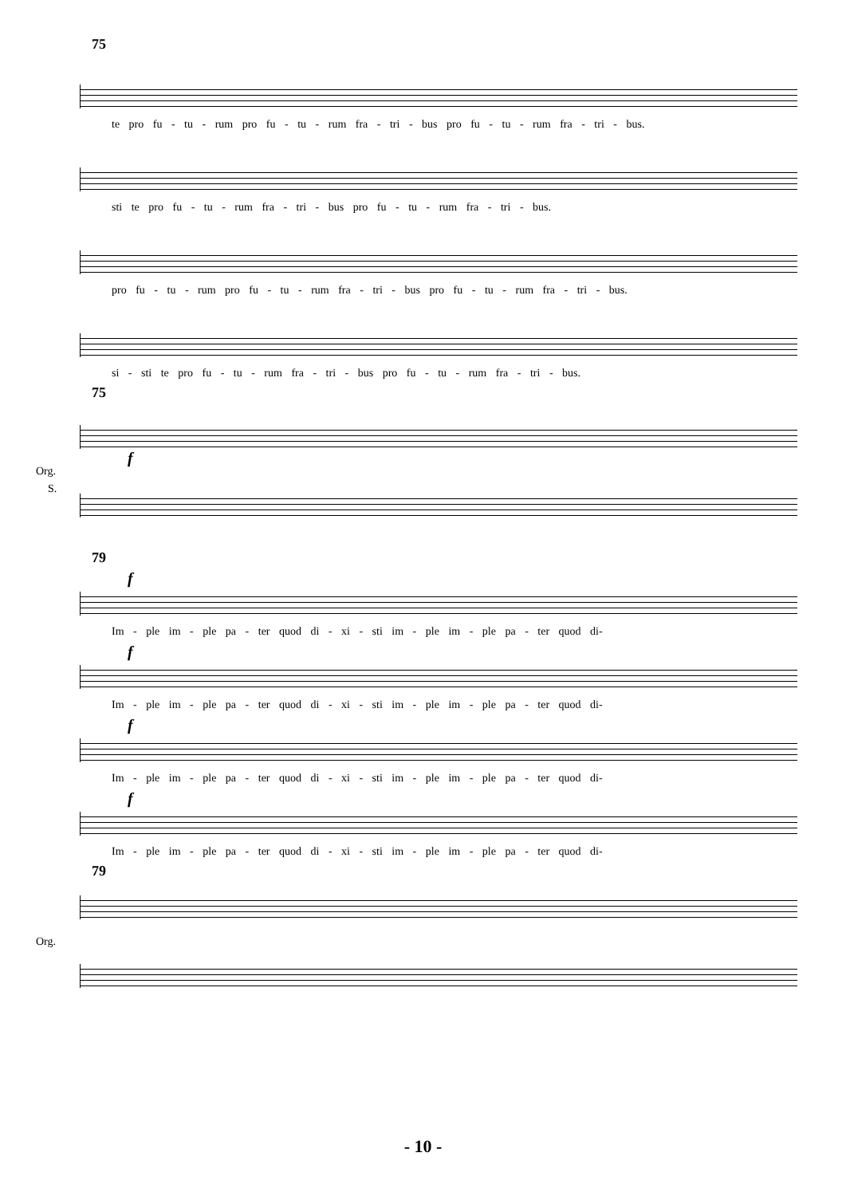75
te pro fu - tu - rum pro fu - tu - rum fra - tri - bus pro fu - tu - rum fra - tri - bus.
sti te pro fu - tu - rum fra - tri - bus pro fu - tu - rum fra - tri - bus.
pro fu - tu - rum pro fu - tu - rum fra - tri - bus pro fu - tu - rum fra - tri - bus.
si - sti te pro fu - tu - rum fra - tri - bus pro fu - tu - rum fra - tri - bus.
75
f
S.
Org.
79
f
Im - ple im - ple pa - ter quod di - xi - sti im - ple im - ple pa - ter quod di-
f
Im - ple im - ple pa - ter quod di - xi - sti im - ple im - ple pa - ter quod di-
f
Im - ple im - ple pa - ter quod di - xi - sti im - ple im - ple pa - ter quod di-
f
Im - ple im - ple pa - ter quod di - xi - sti im - ple im - ple pa - ter quod di-
79
Org.
- 10 -